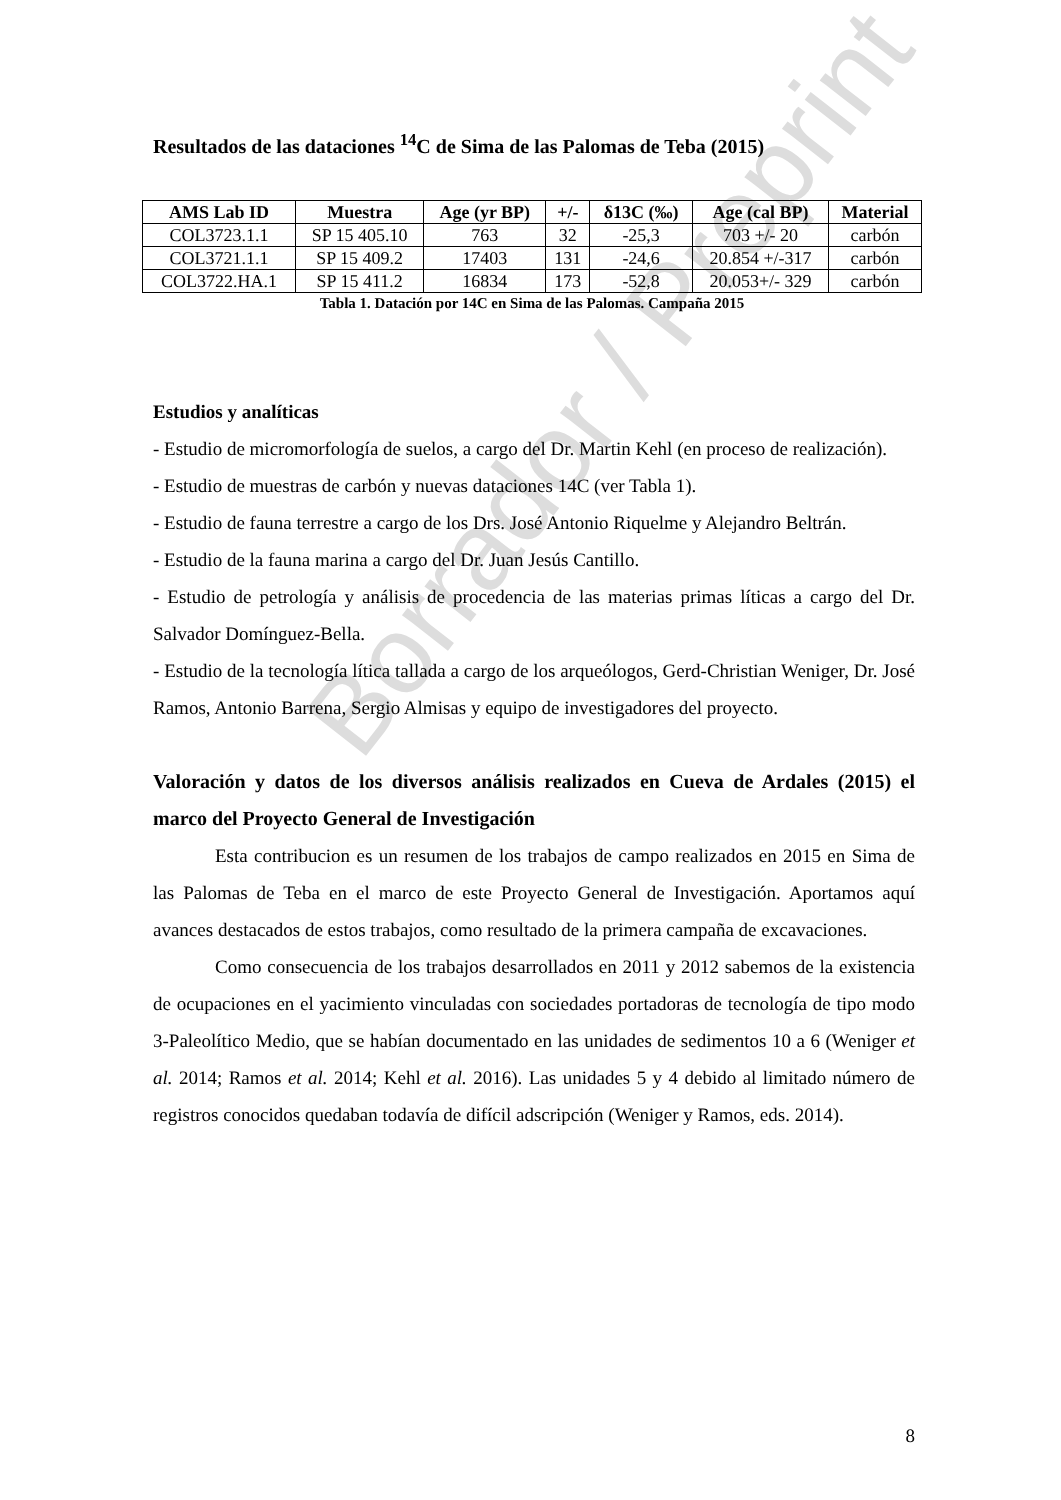Borrador / Preprint
Resultados de las dataciones <sup>14</sup>C de Sima de las Palomas de Teba (2015)
| AMS Lab ID | Muestra | Age (yr BP) | +/- | δ13C (‰) | Age (cal BP) | Material |
| --- | --- | --- | --- | --- | --- | --- |
| COL3723.1.1 | SP 15 405.10 | 763 | 32 | -25,3 | 703 +/- 20 | carbón |
| COL3721.1.1 | SP 15 409.2 | 17403 | 131 | -24,6 | 20.854 +/-317 | carbón |
| COL3722.HA.1 | SP 15 411.2 | 16834 | 173 | -52,8 | 20.053+/- 329 | carbón |
Tabla 1. Datación por 14C en Sima de las Palomas. Campaña 2015
Estudios y analíticas
- Estudio de micromorfología de suelos, a cargo del Dr. Martin Kehl (en proceso de realización).
- Estudio de muestras de carbón y nuevas dataciones 14C (ver Tabla 1).
- Estudio de fauna terrestre a cargo de los Drs. José Antonio Riquelme y Alejandro Beltrán.
- Estudio de la fauna marina a cargo del Dr. Juan Jesús Cantillo.
- Estudio de petrología y análisis de procedencia de las materias primas líticas a cargo del Dr. Salvador Domínguez-Bella.
- Estudio de la tecnología lítica tallada a cargo de los arqueólogos, Gerd-Christian Weniger, Dr. José Ramos, Antonio Barrena, Sergio Almisas y equipo de investigadores del proyecto.
Valoración y datos de los diversos análisis realizados en Cueva de Ardales (2015) el marco del Proyecto General de Investigación
Esta contribucion es un resumen de los trabajos de campo realizados en 2015 en Sima de las Palomas de Teba en el marco de este Proyecto General de Investigación. Aportamos aquí avances destacados de estos trabajos, como resultado de la primera campaña de excavaciones.
Como consecuencia de los trabajos desarrollados en 2011 y 2012 sabemos de la existencia de ocupaciones en el yacimiento vinculadas con sociedades portadoras de tecnología de tipo modo 3-Paleolítico Medio, que se habían documentado en las unidades de sedimentos 10 a 6 (Weniger et al. 2014; Ramos et al. 2014; Kehl et al. 2016). Las unidades 5 y 4 debido al limitado número de registros conocidos quedaban todavía de difícil adscripción (Weniger y Ramos, eds. 2014).
8